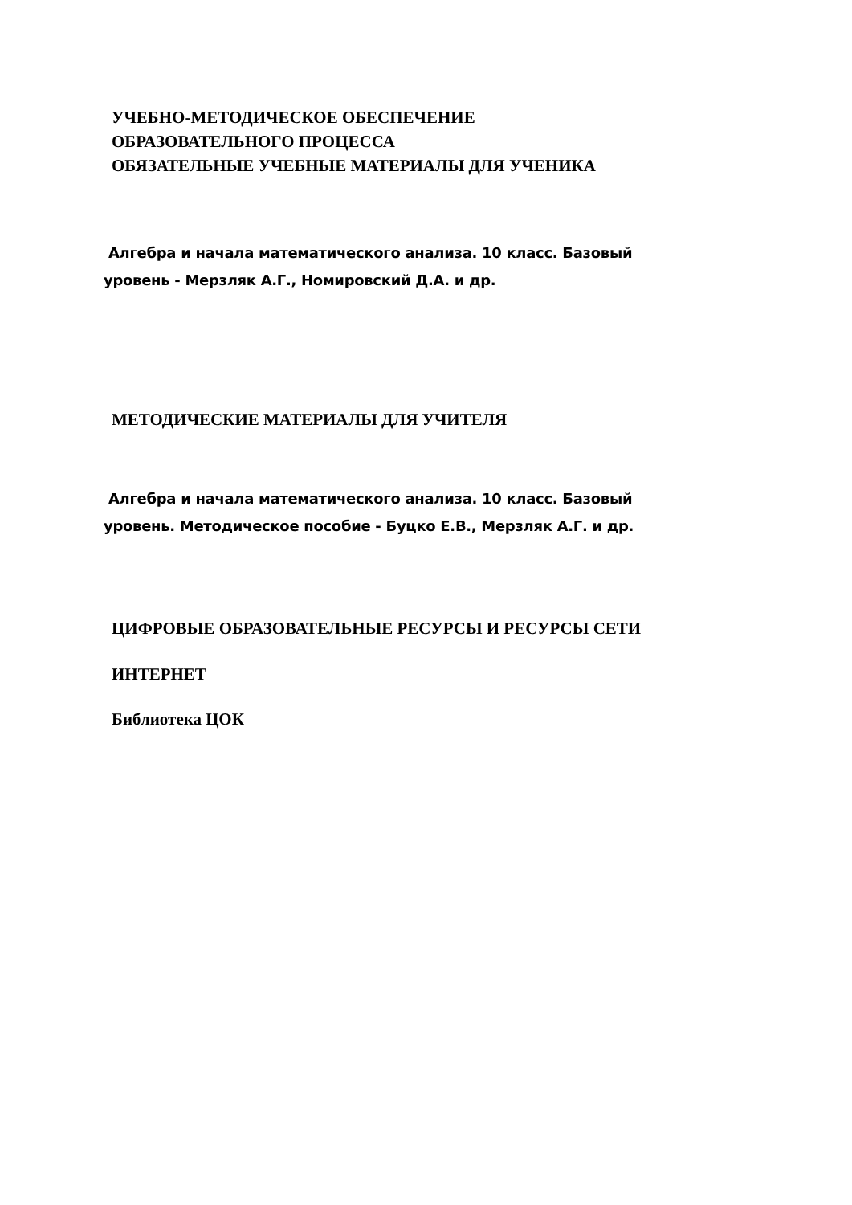УЧЕБНО-МЕТОДИЧЕСКОЕ ОБЕСПЕЧЕНИЕ
ОБРАЗОВАТЕЛЬНОГО ПРОЦЕССА
ОБЯЗАТЕЛЬНЫЕ УЧЕБНЫЕ МАТЕРИАЛЫ ДЛЯ УЧЕНИКА
Алгебра и начала математического анализа. 10 класс. Базовый
уровень - Мерзляк А.Г., Номировский Д.А. и др.
МЕТОДИЧЕСКИЕ МАТЕРИАЛЫ ДЛЯ УЧИТЕЛЯ
Алгебра и начала математического анализа. 10 класс. Базовый
уровень. Методическое пособие - Буцко Е.В., Мерзляк А.Г. и др.
ЦИФРОВЫЕ ОБРАЗОВАТЕЛЬНЫЕ РЕСУРСЫ И РЕСУРСЫ СЕТИ
ИНТЕРНЕТ
Библиотека ЦОК